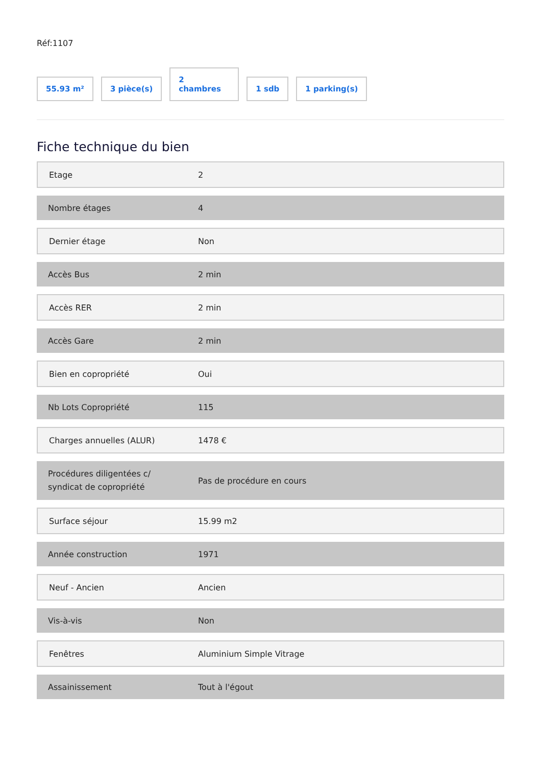Réf:1107
55.93 m²
3 pièce(s)
2
chambres
1 sdb
1 parking(s)
Fiche technique du bien
| Etage | 2 |
| Nombre étages | 4 |
| Dernier étage | Non |
| Accès Bus | 2 min |
| Accès RER | 2 min |
| Accès Gare | 2 min |
| Bien en copropriété | Oui |
| Nb Lots Copropriété | 115 |
| Charges annuelles (ALUR) | 1478 € |
| Procédures diligentées c/ syndicat de copropriété | Pas de procédure en cours |
| Surface séjour | 15.99 m2 |
| Année construction | 1971 |
| Neuf - Ancien | Ancien |
| Vis-à-vis | Non |
| Fenêtres | Aluminium Simple Vitrage |
| Assainissement | Tout à l'égout |